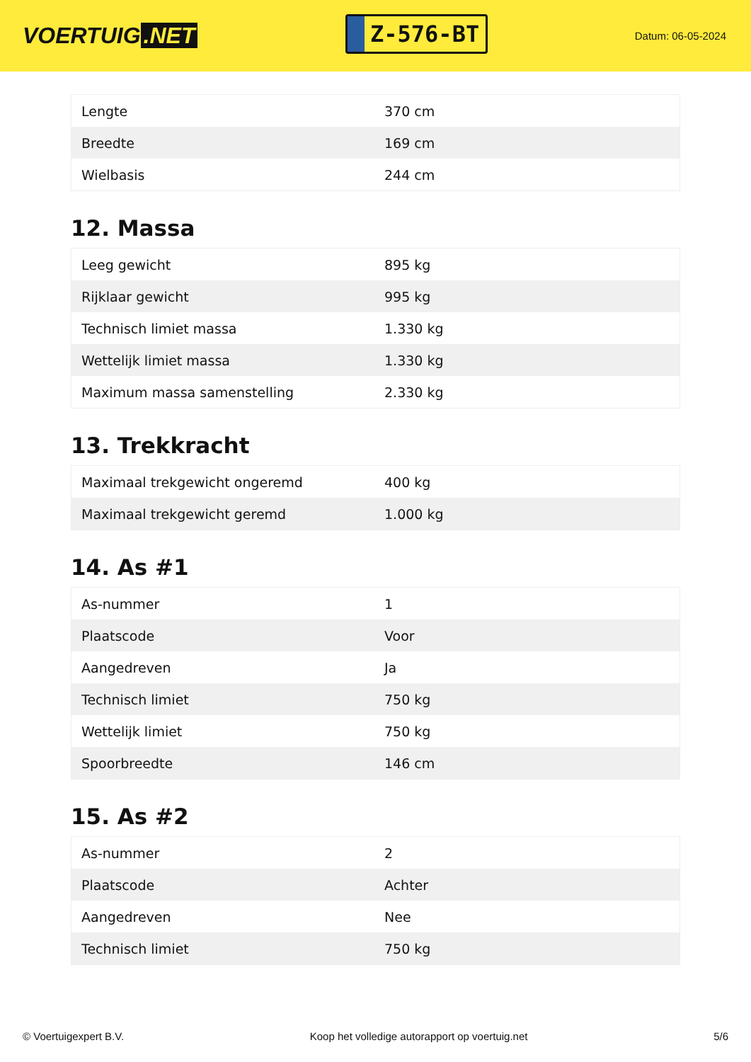VOERTUIG.NET
Z-576-BT
Datum: 06-05-2024
| Lengte | 370 cm |
| Breedte | 169 cm |
| Wielbasis | 244 cm |
12. Massa
| Leeg gewicht | 895 kg |
| Rijklaar gewicht | 995 kg |
| Technisch limiet massa | 1.330 kg |
| Wettelijk limiet massa | 1.330 kg |
| Maximum massa samenstelling | 2.330 kg |
13. Trekkracht
| Maximaal trekgewicht ongeremd | 400 kg |
| Maximaal trekgewicht geremd | 1.000 kg |
14. As #1
| As-nummer | 1 |
| Plaatscode | Voor |
| Aangedreven | Ja |
| Technisch limiet | 750 kg |
| Wettelijk limiet | 750 kg |
| Spoorbreedte | 146 cm |
15. As #2
| As-nummer | 2 |
| Plaatscode | Achter |
| Aangedreven | Nee |
| Technisch limiet | 750 kg |
© Voertuigexpert B.V. Koop het volledige autorapport op voertuig.net 5/6